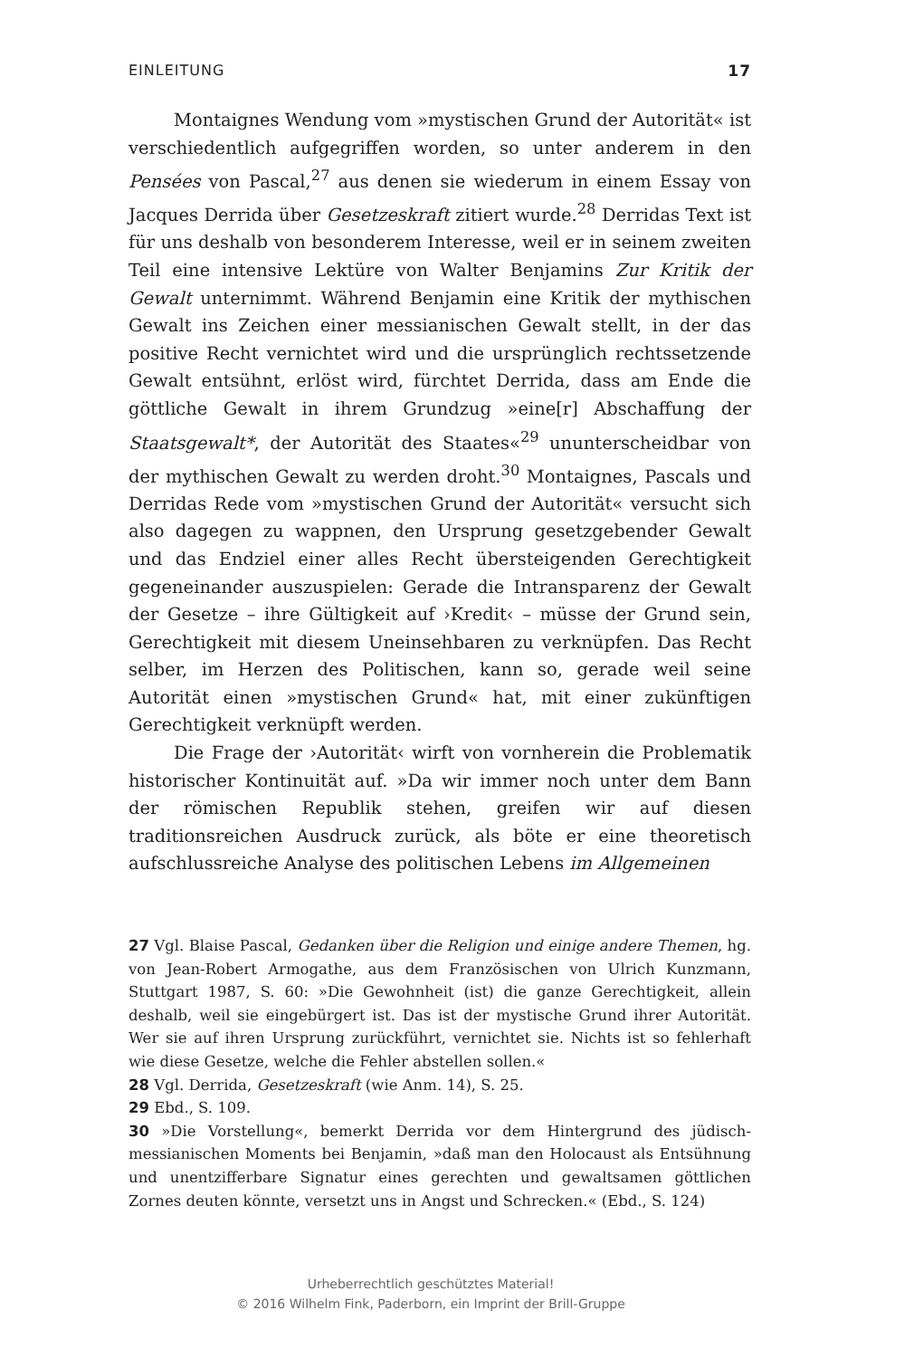EINLEITUNG 17
Montaignes Wendung vom »mystischen Grund der Autorität« ist verschiedentlich aufgegriffen worden, so unter anderem in den Pensées von Pascal,<sup>27</sup> aus denen sie wiederum in einem Essay von Jacques Derrida über Gesetzeskraft zitiert wurde.<sup>28</sup> Derridas Text ist für uns deshalb von besonderem Interesse, weil er in seinem zweiten Teil eine intensive Lektüre von Walter Benjamins Zur Kritik der Gewalt unternimmt. Während Benjamin eine Kritik der mythischen Gewalt ins Zeichen einer messianischen Gewalt stellt, in der das positive Recht vernichtet wird und die ursprünglich rechtssetzende Gewalt entsühnt, erlöst wird, fürchtet Derrida, dass am Ende die göttliche Gewalt in ihrem Grundzug »eine[r] Abschaffung der Staatsgewalt*, der Autorität des Staates«<sup>29</sup> ununterscheidbar von der mythischen Gewalt zu werden droht.<sup>30</sup> Montaignes, Pascals und Derridas Rede vom »mystischen Grund der Autorität« versucht sich also dagegen zu wappnen, den Ursprung gesetzgebender Gewalt und das Endziel einer alles Recht übersteigenden Gerechtigkeit gegeneinander auszuspielen: Gerade die Intransparenz der Gewalt der Gesetze – ihre Gültigkeit auf ›Kredit‹ – müsse der Grund sein, Gerechtigkeit mit diesem Uneinsehbaren zu verknüpfen. Das Recht selber, im Herzen des Politischen, kann so, gerade weil seine Autorität einen »mystischen Grund« hat, mit einer zukünftigen Gerechtigkeit verknüpft werden.
Die Frage der ›Autorität‹ wirft von vornherein die Problematik historischer Kontinuität auf. »Da wir immer noch unter dem Bann der römischen Republik stehen, greifen wir auf diesen traditionsreichen Ausdruck zurück, als böte er eine theoretisch aufschlussreiche Analyse des politischen Lebens im Allgemeinen
27 Vgl. Blaise Pascal, Gedanken über die Religion und einige andere Themen, hg. von Jean-Robert Armogathe, aus dem Französischen von Ulrich Kunzmann, Stuttgart 1987, S. 60: »Die Gewohnheit (ist) die ganze Gerechtigkeit, allein deshalb, weil sie eingebürgert ist. Das ist der mystische Grund ihrer Autorität. Wer sie auf ihren Ursprung zurückführt, vernichtet sie. Nichts ist so fehlerhaft wie diese Gesetze, welche die Fehler abstellen sollen.«
28 Vgl. Derrida, Gesetzeskraft (wie Anm. 14), S. 25.
29 Ebd., S. 109.
30 »Die Vorstellung«, bemerkt Derrida vor dem Hintergrund des jüdisch-messianischen Moments bei Benjamin, »daß man den Holocaust als Entsühnung und unentzifferbare Signatur eines gerechten und gewaltsamen göttlichen Zornes deuten könnte, versetzt uns in Angst und Schrecken.« (Ebd., S. 124)
Urheberrechtlich geschütztes Material!
© 2016 Wilhelm Fink, Paderborn, ein Imprint der Brill-Gruppe